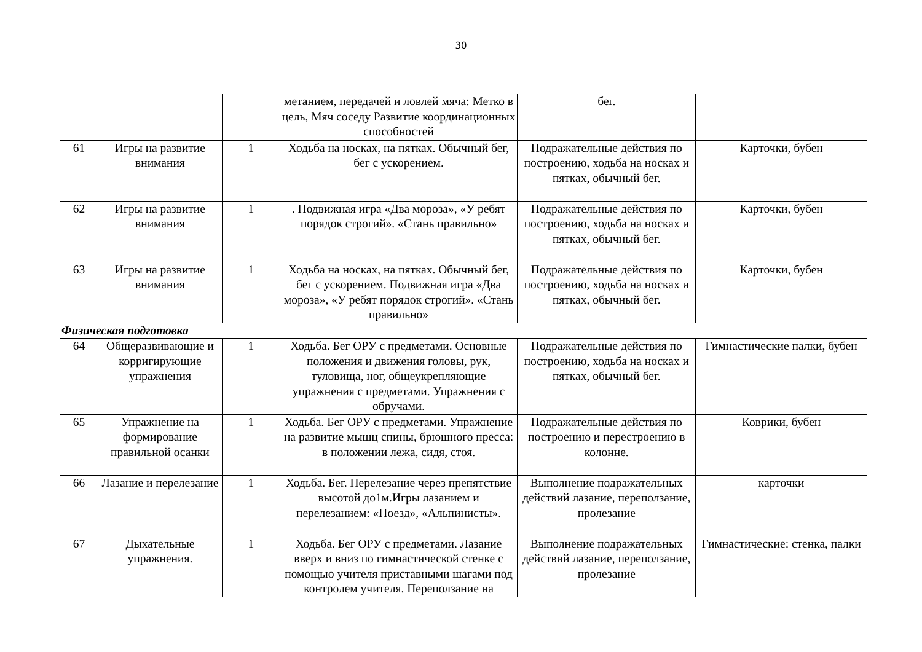30
| | | | метанием, передачей и ловлей мяча: Метко в цель, Мяч соседу Развитие координационных способностей | бег. | |
| 61 | Игры на развитие внимания | 1 | Ходьба на носках, на пятках. Обычный бег, бег с ускорением. | Подражательные действия по построению, ходьба на носках и пятках, обычный бег. | Карточки, бубен |
| 62 | Игры на развитие внимания | 1 | . Подвижная игра «Два мороза», «У ребят порядок строгий». «Стань правильно» | Подражательные действия по построению, ходьба на носках и пятках, обычный бег. | Карточки, бубен |
| 63 | Игры на развитие внимания | 1 | Ходьба на носках, на пятках. Обычный бег, бег с ускорением. Подвижная игра «Два мороза», «У ребят порядок строгий». «Стань правильно» | Подражательные действия по построению, ходьба на носках и пятках, обычный бег. | Карточки, бубен |
| Физическая подготовка | | | | | |
| 64 | Общеразвивающие и корригирующие упражнения | 1 | Ходьба. Бег ОРУ с предметами. Основные положения и движения головы, рук, туловища, ног, общеукрепляющие упражнения с предметами. Упражнения с обручами. | Подражательные действия по построению, ходьба на носках и пятках, обычный бег. | Гимнастические палки, бубен |
| 65 | Упражнение на формирование правильной осанки | 1 | Ходьба. Бег ОРУ с предметами. Упражнение на развитие мышц спины, брюшного пресса: в положении лежа, сидя, стоя. | Подражательные действия по построению и перестроению в колонне. | Коврики, бубен |
| 66 | Лазание и перелезание | 1 | Ходьба. Бег. Перелезание через препятствие высотой до1м.Игры лазанием и перелезанием: «Поезд», «Альпинисты». | Выполнение подражательных действий лазание, переползание, пролезание | карточки |
| 67 | Дыхательные упражнения. | 1 | Ходьба. Бег ОРУ с предметами. Лазание вверх и вниз по гимнастической стенке с помощью учителя приставными шагами под контролем учителя. Переползание на | Выполнение подражательных действий лазание, переползание, пролезание | Гимнастические: стенка, палки |